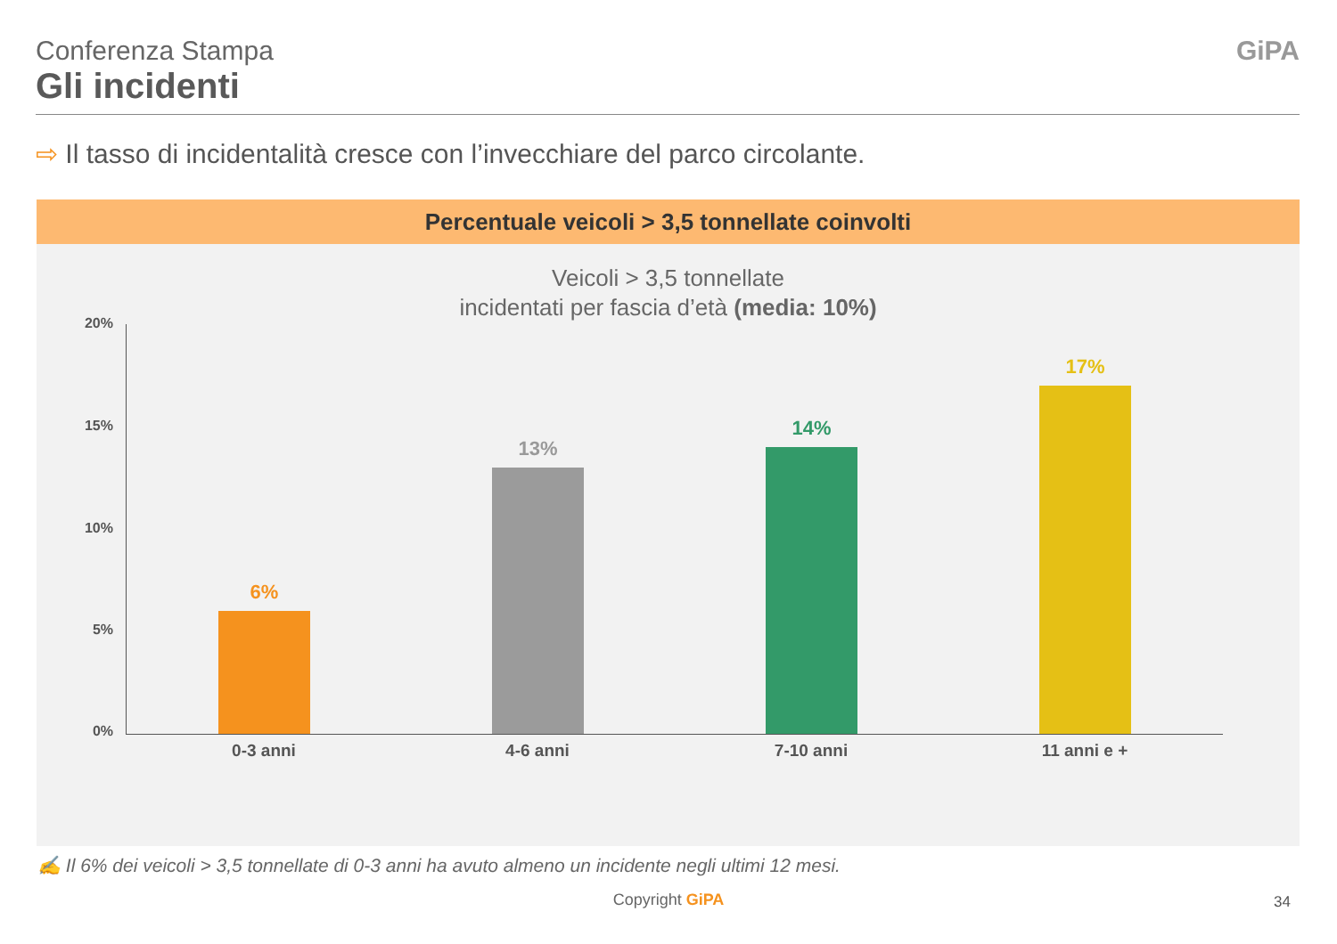Conferenza Stampa
Gli incidenti
GiPA
⇨ Il tasso di incidentalità cresce con l’invecchiare del parco circolante.
Percentuale veicoli > 3,5 tonnellate coinvolti
Veicoli > 3,5 tonnellate
incidentati per fascia d’età (media: 10%)
20%
15%
10%
5%
0%
6%
13%
14%
17%
0-3 anni 4-6 anni 7-10 anni 11 anni e +
✍ Il 6% dei veicoli > 3,5 tonnellate di 0-3 anni ha avuto almeno un incidente negli ultimi 12 mesi.
Copyright GiPA 34